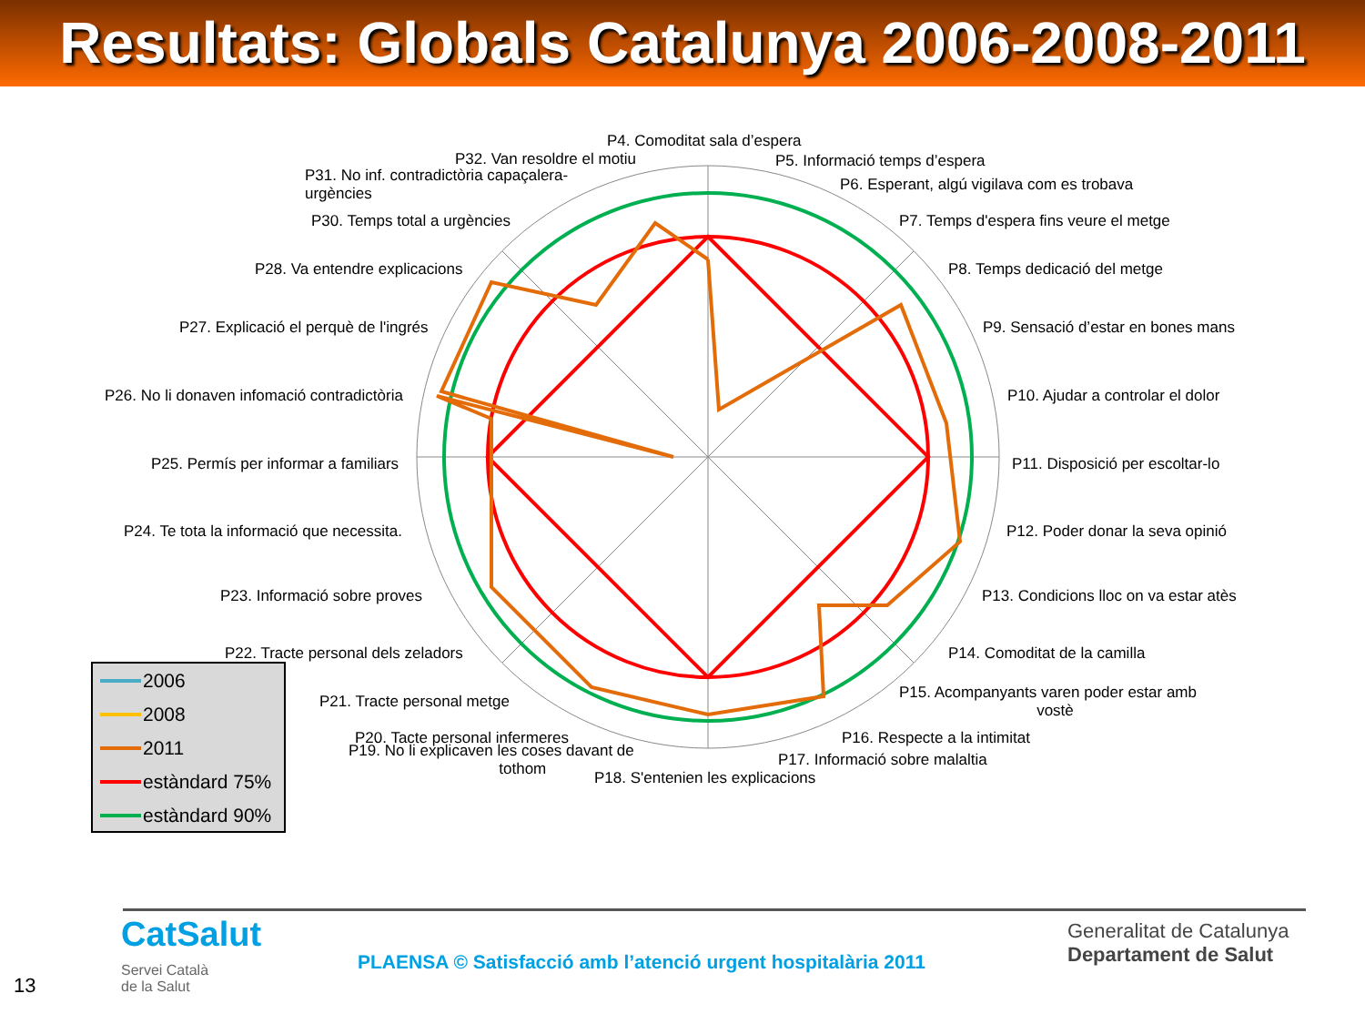Resultats: Globals Catalunya 2006-2008-2011
P4. Comoditat sala d’espera
P32. Van resoldre el motiu P5. Informació temps d’espera
P31. No inf. contradictòria capaçalera-
urgències
P6. Esperant, algú vigilava com es trobava
P30. Temps total a urgències P7. Temps d'espera fins veure el metge
P28. Va entendre explicacions P8. Temps dedicació del metge
P27. Explicació el perquè de l'ingrés P9. Sensació d’estar en bones mans
P26. No li donaven infomació contradictòria P10. Ajudar a controlar el dolor
P25. Permís per informar a familiars P11. Disposició per escoltar-lo
P24. Te tota la informació que necessita. P12. Poder donar la seva opinió
P23. Informació sobre proves P13. Condicions lloc on va estar atès
P22. Tracte personal dels zeladors P14. Comoditat de la camilla
P21. Tracte personal metge
P15. Acompanyants varen poder estar amb
vostè
P20. Tacte personal infermeres P16. Respecte a la intimitat
P19. No li explicaven les coses davant de
tothom
P17. Informació sobre malaltia
P18. S'entenien les explicacions
2006
2008
2011
estàndard 75%
estàndard 90%
CatSalut
Servei Català
de la Salut
13
PLAENSA © Satisfacció amb l’atenció urgent hospitalària 2011
Generalitat de Catalunya
Departament de Salut